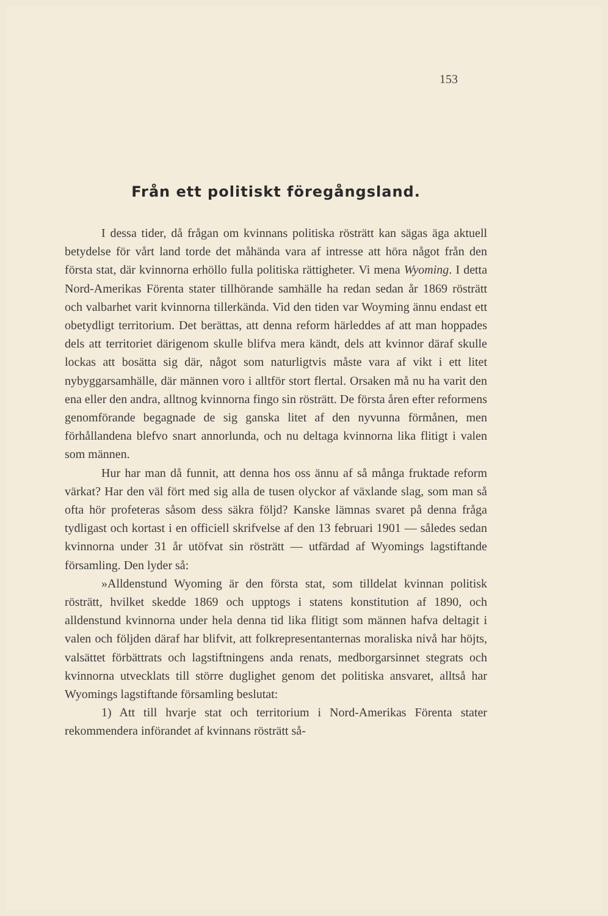153
Från ett politiskt föregångsland.
I dessa tider, då frågan om kvinnans politiska rösträtt kan sägas äga aktuell betydelse för vårt land torde det måhända vara af intresse att höra något från den första stat, där kvinnorna erhöllo fulla politiska rättigheter. Vi mena Wyoming. I detta Nord-Amerikas Förenta stater tillhörande samhälle ha redan sedan år 1869 rösträtt och valbarhet varit kvinnorna tillerkända. Vid den tiden var Woyming ännu endast ett obetydligt territorium. Det berättas, att denna reform härleddes af att man hoppades dels att territoriet därigenom skulle blifva mera kändt, dels att kvinnor däraf skulle lockas att bosätta sig där, något som naturligtvis måste vara af vikt i ett litet nybyggarsamhälle, där männen voro i alltför stort flertal. Orsaken må nu ha varit den ena eller den andra, alltnog kvinnorna fingo sin rösträtt. De första åren efter reformens genomförande begagnade de sig ganska litet af den nyvunna förmånen, men förhållandena blefvo snart annorlunda, och nu deltaga kvinnorna lika flitigt i valen som männen.
Hur har man då funnit, att denna hos oss ännu af så många fruktade reform värkat? Har den väl fört med sig alla de tusen olyckor af växlande slag, som man så ofta hör profeteras såsom dess säkra följd? Kanske lämnas svaret på denna fråga tydligast och kortast i en officiell skrifvelse af den 13 februari 1901 — således sedan kvinnorna under 31 år utöfvat sin rösträtt — utfärdad af Wyomings lagstiftande församling. Den lyder så:
»Alldenstund Wyoming är den första stat, som tilldelat kvinnan politisk rösträtt, hvilket skedde 1869 och upptogs i statens konstitution af 1890, och alldenstund kvinnorna under hela denna tid lika flitigt som männen hafva deltagit i valen och följden däraf har blifvit, att folkrepresentanternas moraliska nivå har höjts, valsättet förbättrats och lagstiftningens anda renats, medborgarsinnet stegrats och kvinnorna utvecklats till större duglighet genom det politiska ansvaret, alltså har Wyomings lagstiftande församling beslutat:
1) Att till hvarje stat och territorium i Nord-Amerikas Förenta stater rekommendera införandet af kvinnans rösträtt så-